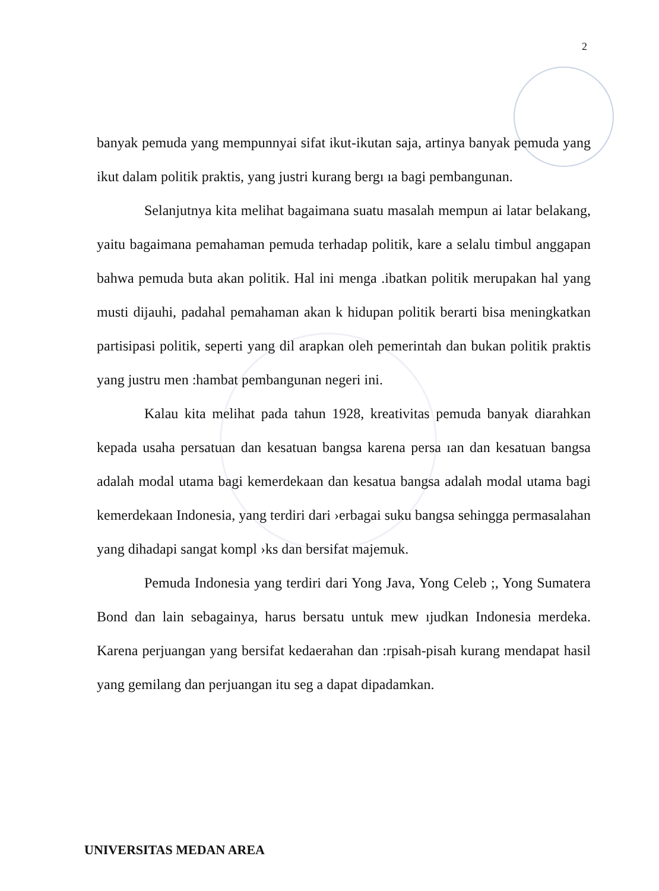2
banyak pemuda yang mempunnyai sifat ikut-ikutan saja, artinya banyak pemuda yang ikut dalam politik praktis, yang justri kurang bergı ıa bagi pembangunan.
Selanjutnya kita melihat bagaimana suatu masalah mempun ai latar belakang, yaitu bagaimana pemahaman pemuda terhadap politik, kare a selalu timbul anggapan bahwa pemuda buta akan politik. Hal ini menga .ibatkan politik merupakan hal yang musti dijauhi, padahal pemahaman akan k hidupan politik berarti bisa meningkatkan partisipasi politik, seperti yang dil arapkan oleh pemerintah dan bukan politik praktis yang justru men :hambat pembangunan negeri ini.
Kalau kita melihat pada tahun 1928, kreativitas pemuda banyak diarahkan kepada usaha persatuan dan kesatuan bangsa karena persa ıan dan kesatuan bangsa adalah modal utama bagi kemerdekaan dan kesatua bangsa adalah modal utama bagi kemerdekaan Indonesia, yang terdiri dari ›erbagai suku bangsa sehingga permasalahan yang dihadapi sangat kompl ›ks dan bersifat majemuk.
Pemuda Indonesia yang terdiri dari Yong Java, Yong Celeb ;, Yong Sumatera Bond dan lain sebagainya, harus bersatu untuk mew ıjudkan Indonesia merdeka. Karena perjuangan yang bersifat kedaerahan dan :rpisah-pisah kurang mendapat hasil yang gemilang dan perjuangan itu seg a dapat dipadamkan.
UNIVERSITAS MEDAN AREA